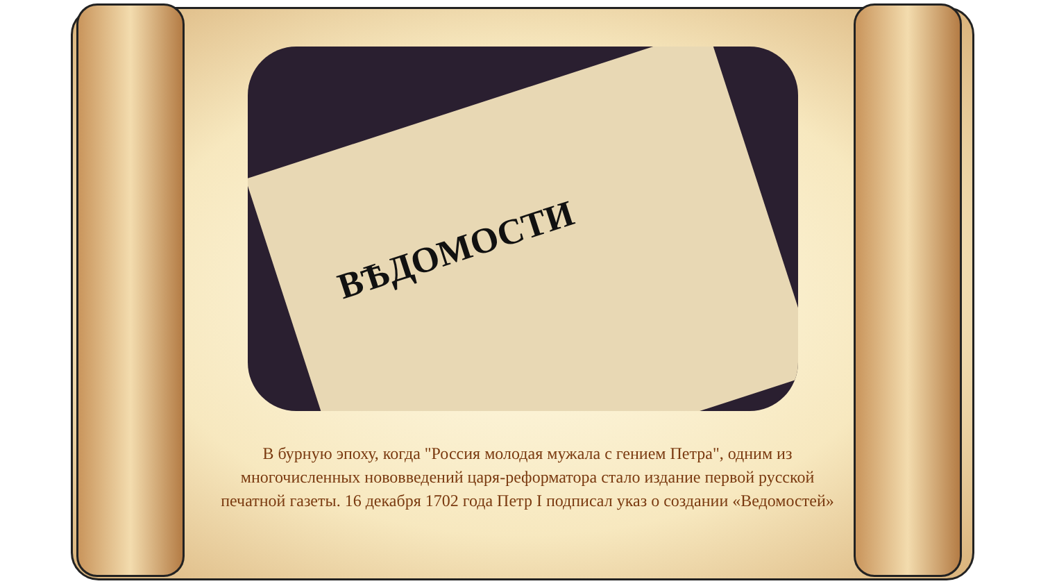ВѢДОМОСТИ
В бурную эпоху, когда "Россия молодая мужала с гением Петра", одним из многочисленных нововведений царя-реформатора стало издание первой русской печатной газеты. 16 декабря 1702 года Петр I подписал указ о создании «Ведомостей»